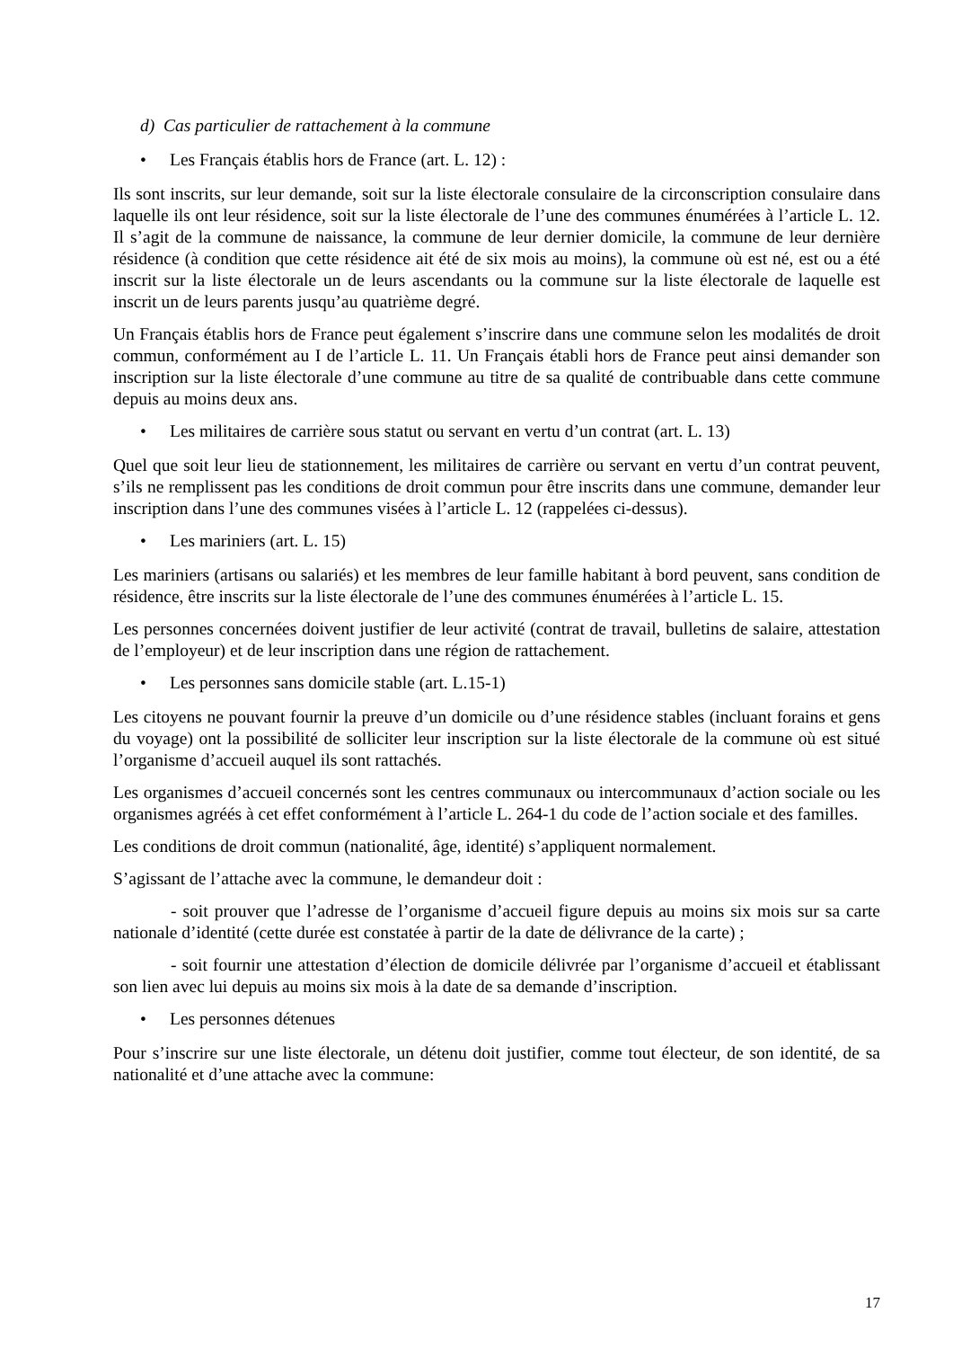d) Cas particulier de rattachement à la commune
• Les Français établis hors de France (art. L. 12) :
Ils sont inscrits, sur leur demande, soit sur la liste électorale consulaire de la circonscription consulaire dans laquelle ils ont leur résidence, soit sur la liste électorale de l’une des communes énumérées à l’article L. 12. Il s’agit de la commune de naissance, la commune de leur dernier domicile, la commune de leur dernière résidence (à condition que cette résidence ait été de six mois au moins), la commune où est né, est ou a été inscrit sur la liste électorale un de leurs ascendants ou la commune sur la liste électorale de laquelle est inscrit un de leurs parents jusqu’au quatrième degré.
Un Français établis hors de France peut également s’inscrire dans une commune selon les modalités de droit commun, conformément au I de l’article L. 11. Un Français établi hors de France peut ainsi demander son inscription sur la liste électorale d’une commune au titre de sa qualité de contribuable dans cette commune depuis au moins deux ans.
• Les militaires de carrière sous statut ou servant en vertu d’un contrat (art. L. 13)
Quel que soit leur lieu de stationnement, les militaires de carrière ou servant en vertu d’un contrat peuvent, s’ils ne remplissent pas les conditions de droit commun pour être inscrits dans une commune, demander leur inscription dans l’une des communes visées à l’article L. 12 (rappelées ci-dessus).
• Les mariniers (art. L. 15)
Les mariniers (artisans ou salariés) et les membres de leur famille habitant à bord peuvent, sans condition de résidence, être inscrits sur la liste électorale de l’une des communes énumérées à l’article L. 15.
Les personnes concernées doivent justifier de leur activité (contrat de travail, bulletins de salaire, attestation de l’employeur) et de leur inscription dans une région de rattachement.
• Les personnes sans domicile stable (art. L.15-1)
Les citoyens ne pouvant fournir la preuve d’un domicile ou d’une résidence stables (incluant forains et gens du voyage) ont la possibilité de solliciter leur inscription sur la liste électorale de la commune où est situé l’organisme d’accueil auquel ils sont rattachés.
Les organismes d’accueil concernés sont les centres communaux ou intercommunaux d’action sociale ou les organismes agréés à cet effet conformément à l’article L. 264-1 du code de l’action sociale et des familles.
Les conditions de droit commun (nationalité, âge, identité) s’appliquent normalement.
S’agissant de l’attache avec la commune, le demandeur doit :
- soit prouver que l’adresse de l’organisme d’accueil figure depuis au moins six mois sur sa carte nationale d’identité (cette durée est constatée à partir de la date de délivrance de la carte) ;
- soit fournir une attestation d’élection de domicile délivrée par l’organisme d’accueil et établissant son lien avec lui depuis au moins six mois à la date de sa demande d’inscription.
• Les personnes détenues
Pour s’inscrire sur une liste électorale, un détenu doit justifier, comme tout électeur, de son identité, de sa nationalité et d’une attache avec la commune:
17